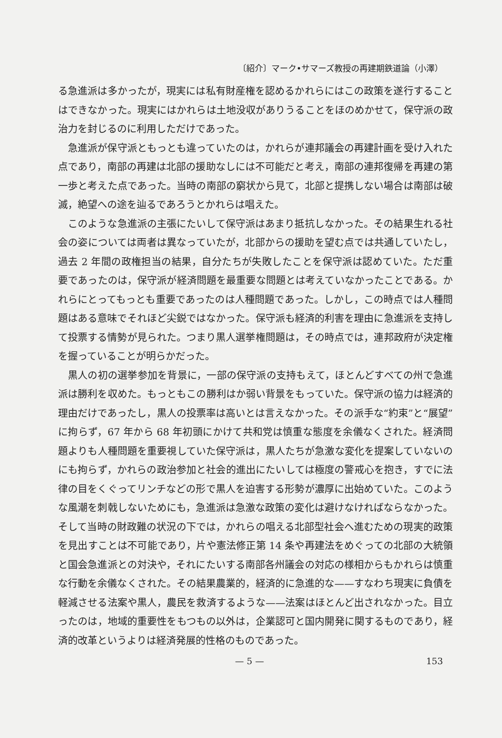〔紹介〕マーク•サマーズ教授の再建期鉄道論（小澤）
る急進派は多かったが，現実には私有財産権を認めるかれらにはこの政策を遂行することはできなかった。現実にはかれらは土地没収がありうることをほのめかせて，保守派の政治力を封じるのに利用しただけであった。
急進派が保守派ともっとも違っていたのは，かれらが連邦議会の再建計画を受け入れた点であり，南部の再建は北部の援助なしには不可能だと考え，南部の連邦復帰を再建の第一歩と考えた点であった。当時の南部の窮状から見て，北部と提携しない場合は南部は破滅，絶望への途を辿るであろうとかれらは唱えた。
このような急進派の主張にたいして保守派はあまり抵抗しなかった。その結果生れる社会の姿については両者は異なっていたが，北部からの援助を望む点では共通していたし，過去 2 年間の政権担当の結果，自分たちが失敗したことを保守派は認めていた。ただ重要であったのは，保守派が経済問題を最重要な問題とは考えていなかったことである。かれらにとってもっとも重要であったのは人種問題であった。しかし，この時点では人種問題はある意味でそれほど尖鋭ではなかった。保守派も経済的利害を理由に急進派を支持して投票する情勢が見られた。つまり黒人選挙権問題は，その時点では，連邦政府が決定権を握っていることが明らかだった。
黒人の初の選挙参加を背景に，一部の保守派の支持もえて，ほとんどすべての州で急進派は勝利を収めた。もっともこの勝利はか弱い背景をもっていた。保守派の協力は経済的理由だけであったし，黒人の投票率は高いとは言えなかった。その派手な“約束”と“展望”に拘らず，67 年から 68 年初頭にかけて共和党は慎重な態度を余儀なくされた。経済問題よりも人種問題を重要視していた保守派は，黒人たちが急激な変化を提案していないのにも拘らず，かれらの政治参加と社会的進出にたいしては極度の警戒心を抱き，すでに法律の目をくぐってリンチなどの形で黒人を迫害する形勢が濃厚に出始めていた。このような風潮を刺戟しないためにも，急進派は急激な政策の変化は避けなければならなかった。そして当時の財政難の状況の下では，かれらの唱える北部型社会へ進むための現実的政策を見出すことは不可能であり，片や憲法修正第 14 条や再建法をめぐっての北部の大統領と国会急進派との対決や，それにたいする南部各州議会の対応の様相からもかれらは慎重な行動を余儀なくされた。その結果農業的，経済的に急進的な——すなわち現実に負債を軽減させる法案や黒人，農民を救済するような——法案はほとんど出されなかった。目立ったのは，地域的重要性をもつもの以外は，企業認可と国内開発に関するものであり，経済的改革というよりは経済発展的性格のものであった。
— 5 — 153